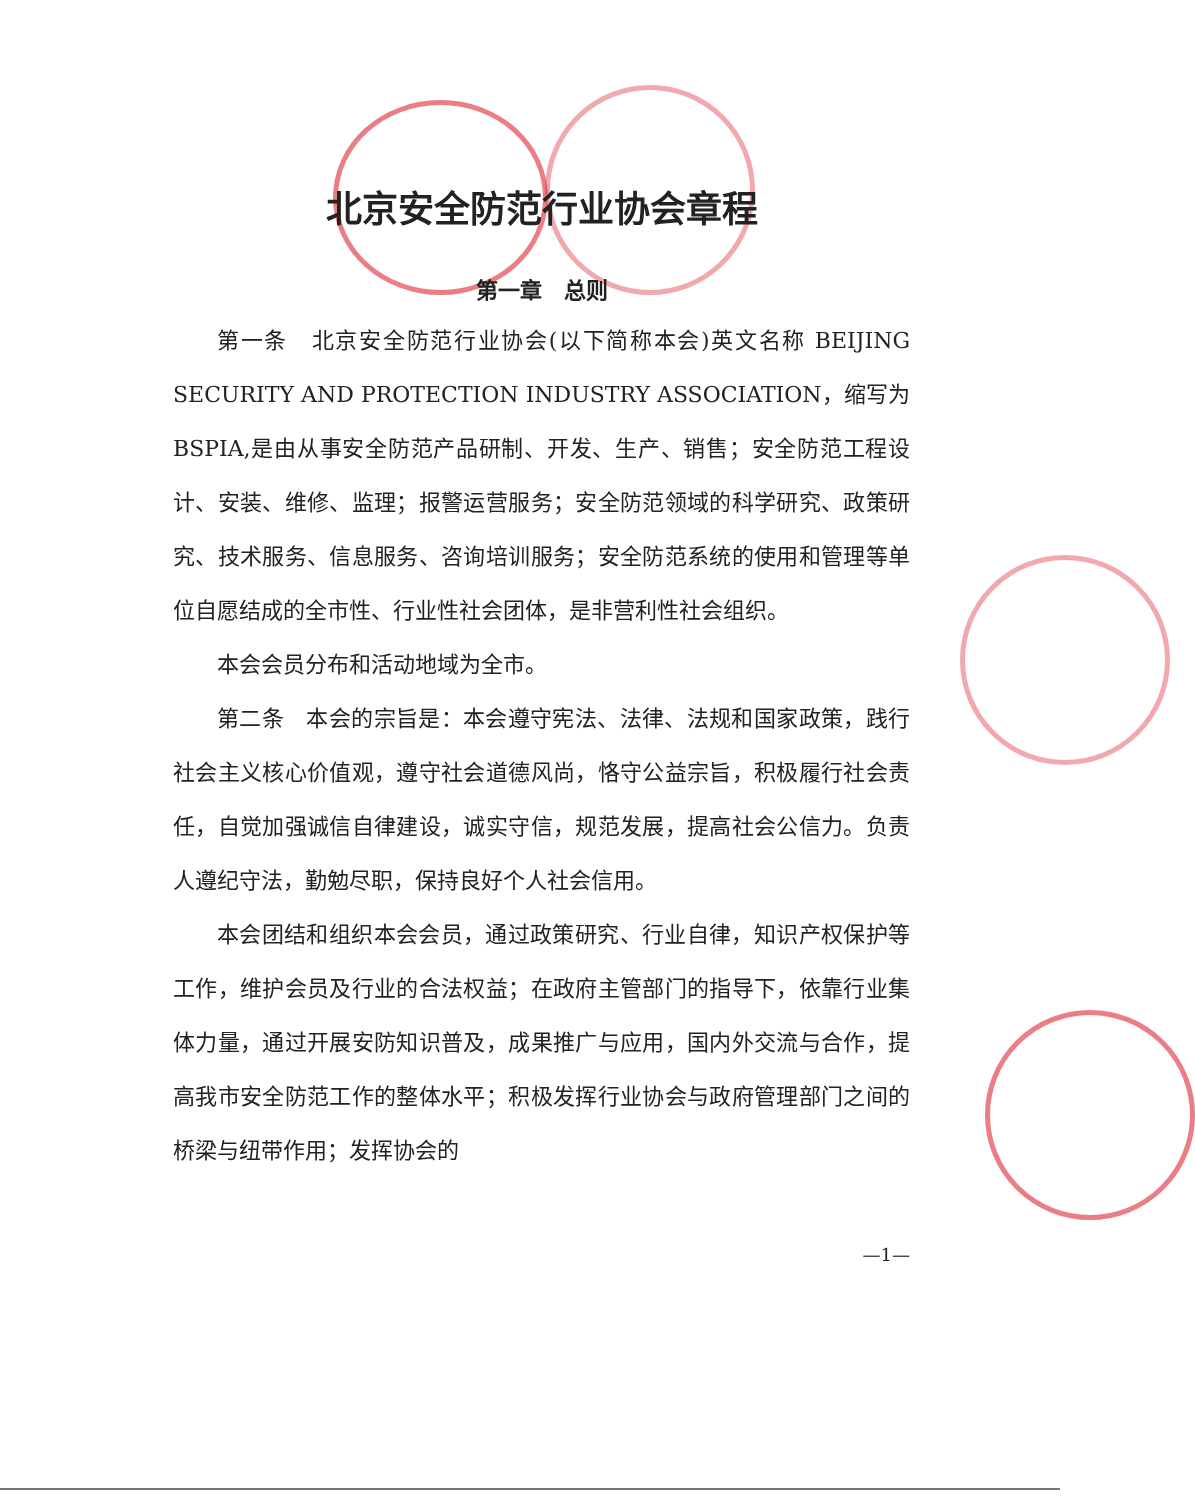北京安全防范行业协会章程
第一章　总则
第一条　北京安全防范行业协会(以下简称本会)英文名称 BEIJING SECURITY AND PROTECTION INDUSTRY ASSOCIATION，缩写为BSPIA,是由从事安全防范产品研制、开发、生产、销售；安全防范工程设计、安装、维修、监理；报警运营服务；安全防范领域的科学研究、政策研究、技术服务、信息服务、咨询培训服务；安全防范系统的使用和管理等单位自愿结成的全市性、行业性社会团体，是非营利性社会组织。
本会会员分布和活动地域为全市。
第二条　本会的宗旨是：本会遵守宪法、法律、法规和国家政策，践行社会主义核心价值观，遵守社会道德风尚，恪守公益宗旨，积极履行社会责任，自觉加强诚信自律建设，诚实守信，规范发展，提高社会公信力。负责人遵纪守法，勤勉尽职，保持良好个人社会信用。
本会团结和组织本会会员，通过政策研究、行业自律，知识产权保护等工作，维护会员及行业的合法权益；在政府主管部门的指导下，依靠行业集体力量，通过开展安防知识普及，成果推广与应用，国内外交流与合作，提高我市安全防范工作的整体水平；积极发挥行业协会与政府管理部门之间的桥梁与纽带作用；发挥协会的
—1—